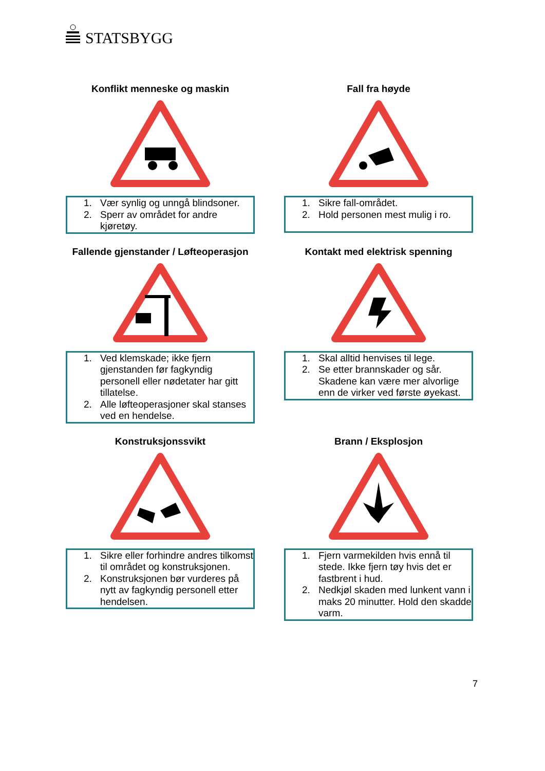STATSBYGG
Konflikt menneske og maskin
1. Vær synlig og unngå blindsoner.
2. Sperr av området for andre kjøretøy.
Fall fra høyde
1. Sikre fall-området.
2. Hold personen mest mulig i ro.
Fallende gjenstander / Løfteoperasjon
1. Ved klemskade; ikke fjern gjenstanden før fagkyndig personell eller nødetater har gitt tillatelse.
2. Alle løfteoperasjoner skal stanses ved en hendelse.
Kontakt med elektrisk spenning
1. Skal alltid henvises til lege.
2. Se etter brannskader og sår. Skadene kan være mer alvorlige enn de virker ved første øyekast.
Konstruksjonssvikt
1. Sikre eller forhindre andres tilkomst til området og konstruksjonen.
2. Konstruksjonen bør vurderes på nytt av fagkyndig personell etter hendelsen.
Brann / Eksplosjon
1. Fjern varmekilden hvis ennå til stede. Ikke fjern tøy hvis det er fastbrent i hud.
2. Nedkjøl skaden med lunkent vann i maks 20 minutter. Hold den skadde varm.
7